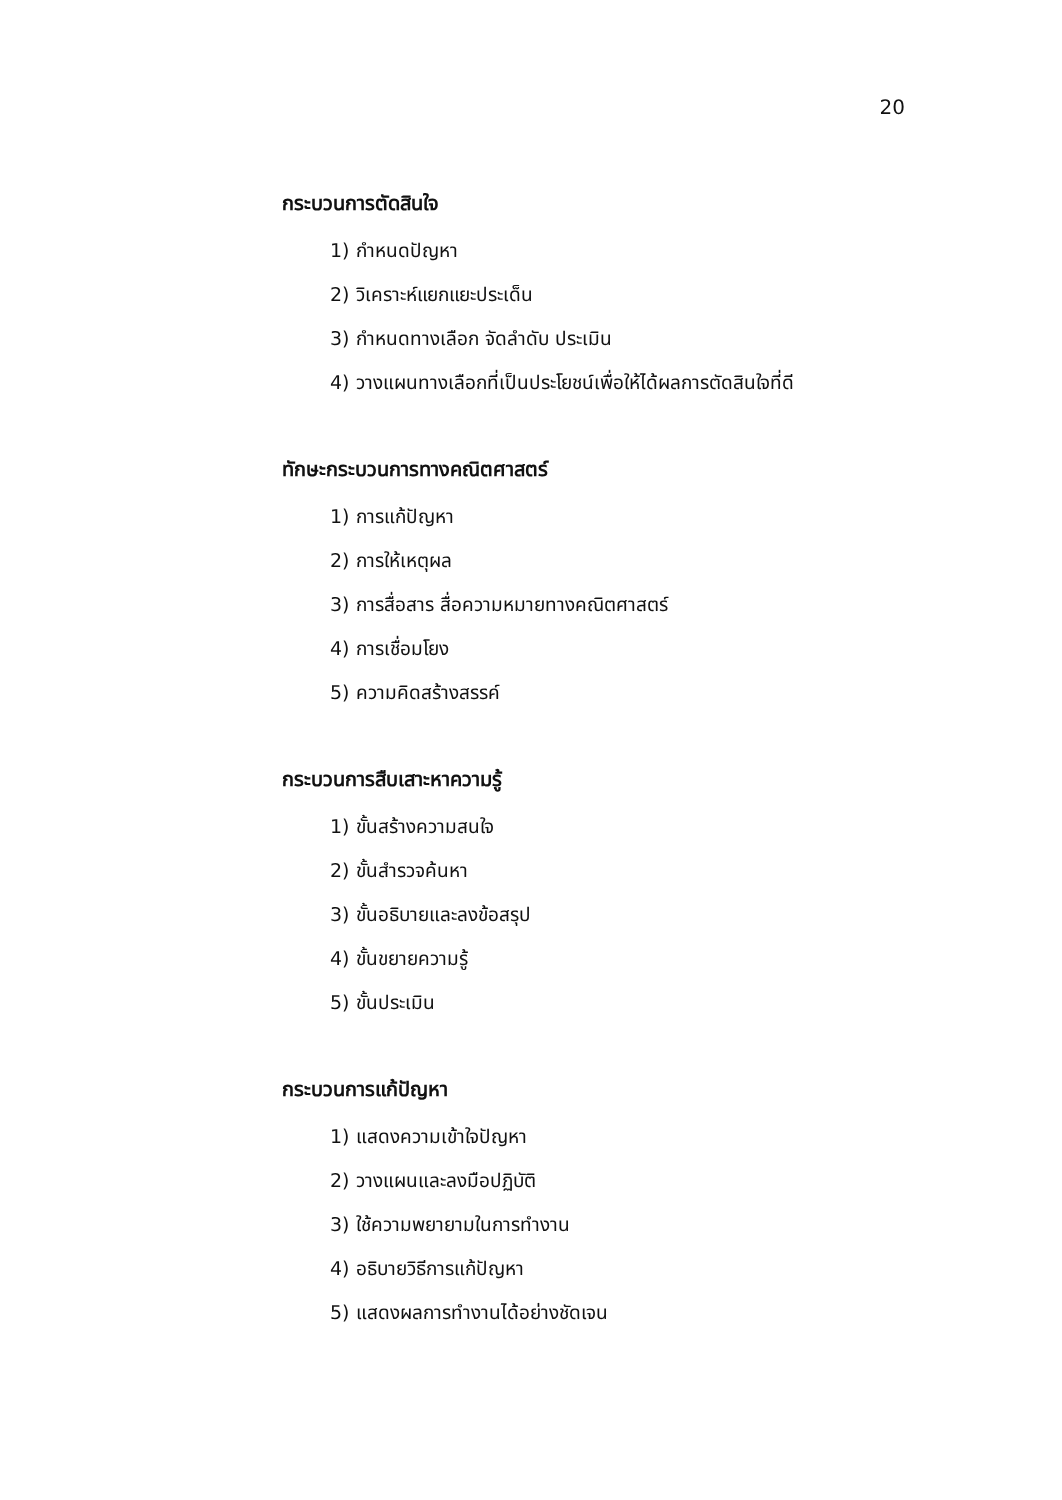20
กระบวนการตัดสินใจ
1) กำหนดปัญหา
2) วิเคราะห์แยกแยะประเด็น
3) กำหนดทางเลือก จัดลำดับ ประเมิน
4) วางแผนทางเลือกที่เป็นประโยชน์เพื่อให้ได้ผลการตัดสินใจที่ดี
ทักษะกระบวนการทางคณิตศาสตร์
1) การแก้ปัญหา
2) การให้เหตุผล
3) การสื่อสาร สื่อความหมายทางคณิตศาสตร์
4) การเชื่อมโยง
5) ความคิดสร้างสรรค์
กระบวนการสืบเสาะหาความรู้
1) ขั้นสร้างความสนใจ
2) ขั้นสำรวจค้นหา
3) ขั้นอธิบายและลงข้อสรุป
4) ขั้นขยายความรู้
5) ขั้นประเมิน
กระบวนการแก้ปัญหา
1) แสดงความเข้าใจปัญหา
2) วางแผนและลงมือปฏิบัติ
3) ใช้ความพยายามในการทำงาน
4) อธิบายวิธีการแก้ปัญหา
5) แสดงผลการทำงานได้อย่างชัดเจน